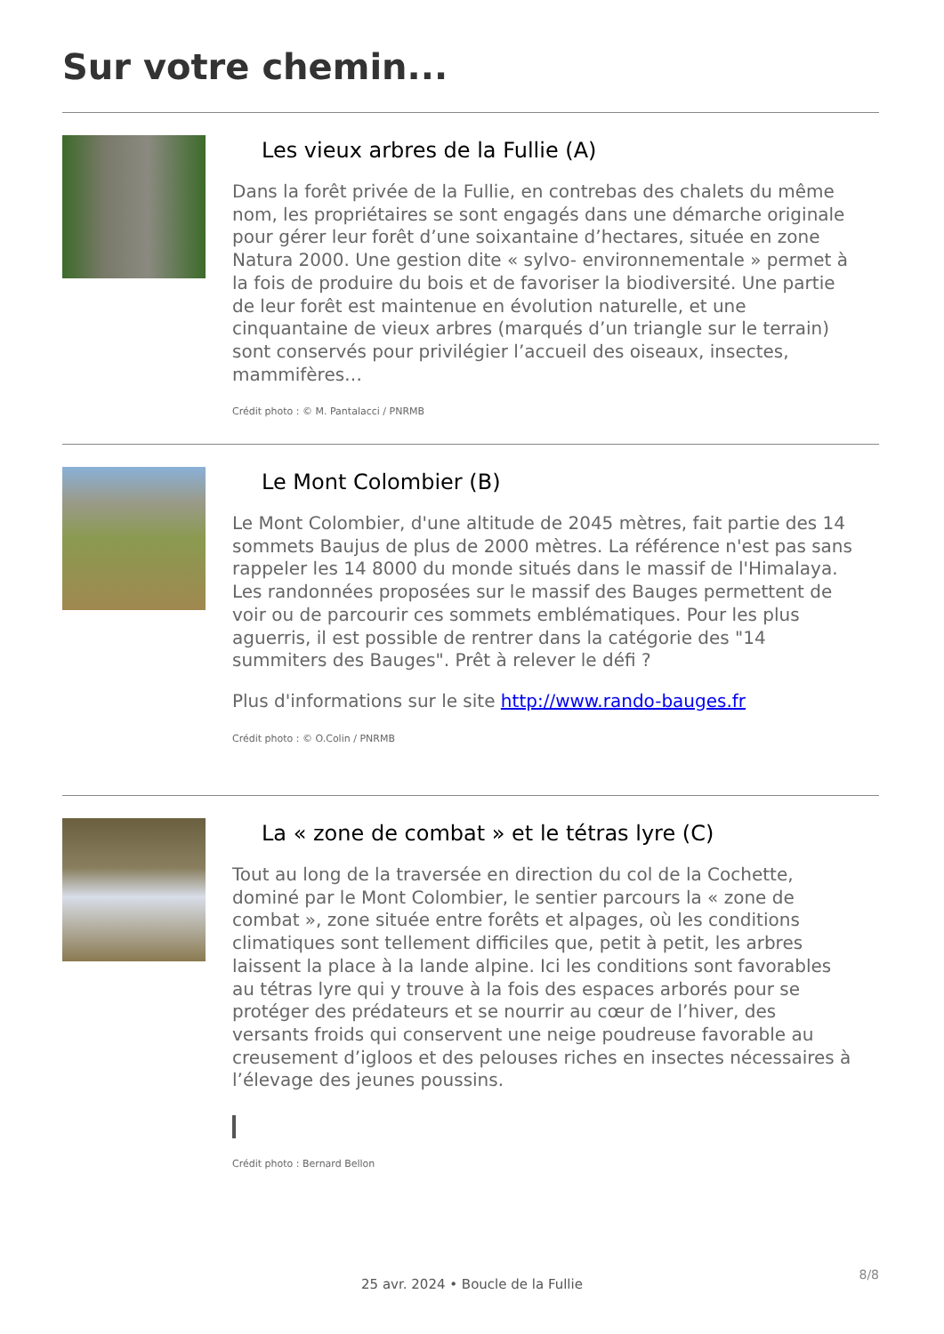Sur votre chemin...
Les vieux arbres de la Fullie (A)
Dans la forêt privée de la Fullie, en contrebas des chalets du même nom, les propriétaires se sont engagés dans une démarche originale pour gérer leur forêt d’une soixantaine d’hectares, située en zone Natura 2000. Une gestion dite « sylvo- environnementale » permet à la fois de produire du bois et de favoriser la biodiversité. Une partie de leur forêt est maintenue en évolution naturelle, et une cinquantaine de vieux arbres (marqués d’un triangle sur le terrain) sont conservés pour privilégier l’accueil des oiseaux, insectes, mammifères…
Crédit photo : © M. Pantalacci / PNRMB
Le Mont Colombier (B)
Le Mont Colombier, d'une altitude de 2045 mètres, fait partie des 14 sommets Baujus de plus de 2000 mètres. La référence n'est pas sans rappeler les 14 8000 du monde situés dans le massif de l'Himalaya. Les randonnées proposées sur le massif des Bauges permettent de voir ou de parcourir ces sommets emblématiques. Pour les plus aguerris, il est possible de rentrer dans la catégorie des "14 summiters des Bauges". Prêt à relever le défi ?
Plus d'informations sur le site http://www.rando-bauges.fr
Crédit photo : © O.Colin / PNRMB
La « zone de combat » et le tétras lyre (C)
Tout au long de la traversée en direction du col de la Cochette, dominé par le Mont Colombier, le sentier parcours la « zone de combat », zone située entre forêts et alpages, où les conditions climatiques sont tellement difficiles que, petit à petit, les arbres laissent la place à la lande alpine. Ici les conditions sont favorables au tétras lyre qui y trouve à la fois des espaces arborés pour se protéger des prédateurs et se nourrir au cœur de l’hiver, des versants froids qui conservent une neige poudreuse favorable au creusement d’igloos et des pelouses riches en insectes nécessaires à l’élevage des jeunes poussins.
Crédit photo : Bernard Bellon
8/8
25 avr. 2024 • Boucle de la Fullie